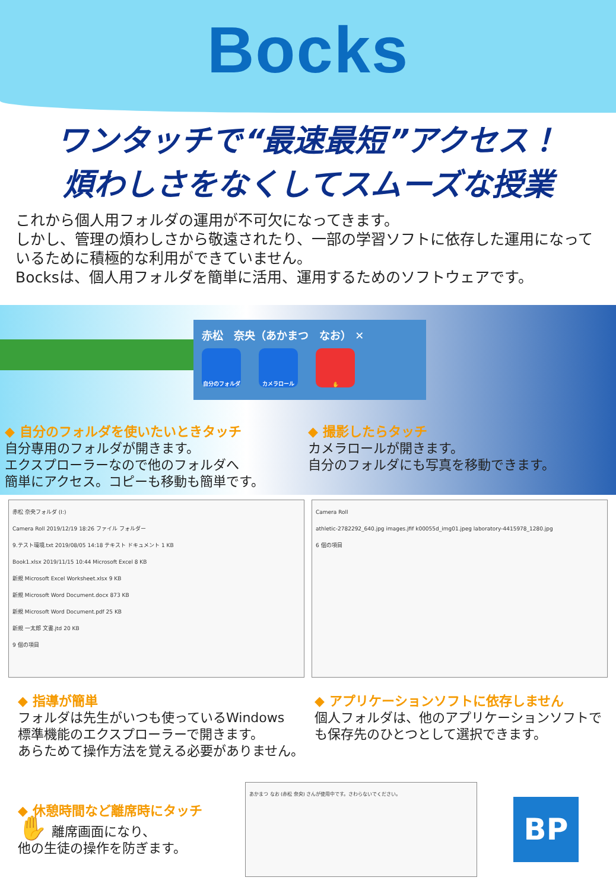Bocks
ワンタッチで“最速最短”アクセス！
煩わしさをなくしてスムーズな授業
これから個人用フォルダの運用が不可欠になってきます。
しかし、管理の煩わしさから敬遠されたり、一部の学習ソフトに依存した運用になっているために積極的な利用ができていません。
Bocksは、個人用フォルダを簡単に活用、運用するためのソフトウェアです。
赤松　奈央（あかまつ　なお） ✕
自分のフォルダ カメラロール ✋
◆ 自分のフォルダを使いたいときタッチ
自分専用のフォルダが開きます。
エクスプローラーなので他のフォルダへ
簡単にアクセス。コピーも移動も簡単です。
◆ 撮影したらタッチ
カメラロールが開きます。
自分のフォルダにも写真を移動できます。
赤松 奈央フォルダ (I:)
Camera Roll 2019/12/19 18:26 ファイル フォルダー
9.テスト環境.txt 2019/08/05 14:18 テキスト ドキュメント 1 KB
Book1.xlsx 2019/11/15 10:44 Microsoft Excel 8 KB
新規 Microsoft Excel Worksheet.xlsx 9 KB
新規 Microsoft Word Document.docx 873 KB
新規 Microsoft Word Document.pdf 25 KB
新規 一太郎 文書.jtd 20 KB
9 個の項目
Camera Roll
athletic-2782292_640.jpg images.jfif k00055d_img01.jpeg laboratory-4415978_1280.jpg
6 個の項目
◆ 指導が簡単
フォルダは先生がいつも使っているWindows
標準機能のエクスプローラーで開きます。
あらためて操作方法を覚える必要がありません。
◆ アプリケーションソフトに依存しません
個人フォルダは、他のアプリケーションソフトでも保存先のひとつとして選択できます。
◆ 休憩時間など離席時にタッチ
✋ 離席画面になり、
他の生徒の操作を防ぎます。
あかまつ なお (赤松 奈央) さんが使用中です。さわらないでください。
BP